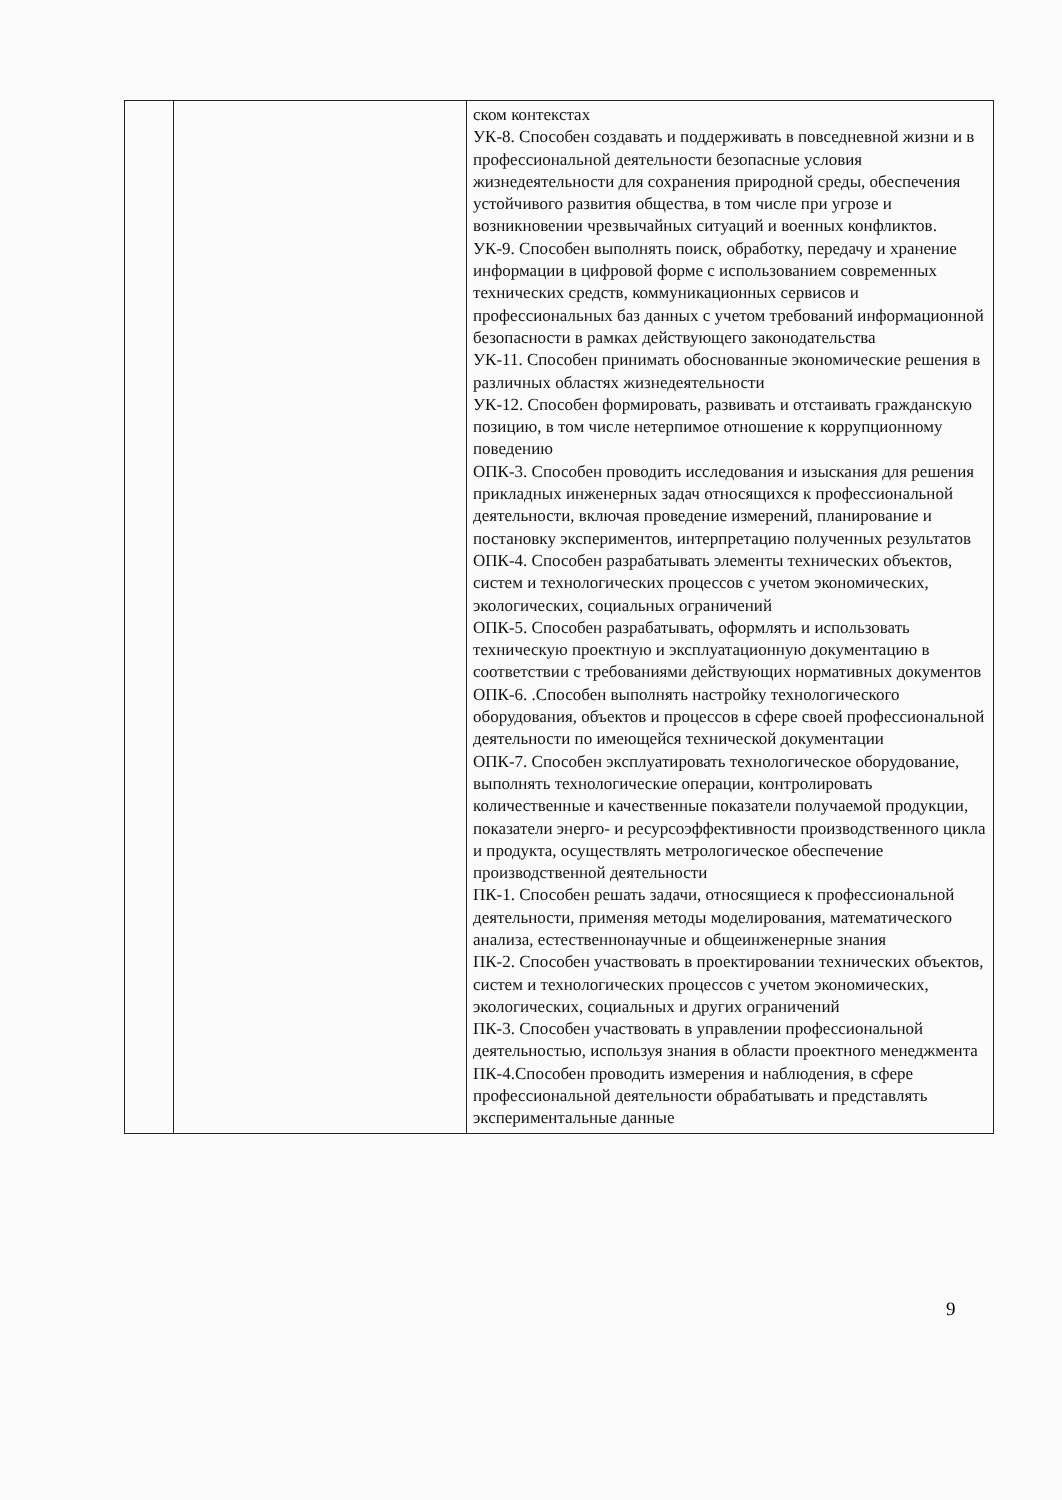| | | ском контекстах УК-8. Способен создавать и поддерживать в повседневной жизни и в профессиональной деятельности безопасные условия жизнедеятельности для сохранения природной среды, обеспечения устойчивого развития общества, в том числе при угрозе и возникновении чрезвычайных ситуаций и военных конфликтов. УК-9. Способен выполнять поиск, обработку, передачу и хранение информации в цифровой форме с использованием современных технических средств, коммуникационных сервисов и профессиональных баз данных с учетом требований информационной безопасности в рамках действующего законодательства УК-11. Способен принимать обоснованные экономические решения в различных областях жизнедеятельности УК-12. Способен формировать, развивать и отстаивать гражданскую позицию, в том числе нетерпимое отношение к коррупционному поведению ОПК-3. Способен проводить исследования и изыскания для решения прикладных инженерных задач относящихся к профессиональной деятельности, включая проведение измерений, планирование и постановку экспериментов, интерпретацию полученных результатов ОПК-4. Способен разрабатывать элементы технических объектов, систем и технологических процессов с учетом экономических, экологических, социальных ограничений ОПК-5. Способен разрабатывать, оформлять и использовать техническую проектную и эксплуатационную документацию в соответствии с требованиями действующих нормативных документов ОПК-6. .Способен выполнять настройку технологического оборудования, объектов и процессов в сфере своей профессиональной деятельности по имеющейся технической документации ОПК-7. Способен эксплуатировать технологическое оборудование, выполнять технологические операции, контролировать количественные и качественные показатели получаемой продукции, показатели энерго- и ресурсоэффективности производственного цикла и продукта, осуществлять метрологическое обеспечение производственной деятельности ПК-1. Способен решать задачи, относящиеся к профессиональной деятельности, применяя методы моделирования, математического анализа, естественнонаучные и общеинженерные знания ПК-2. Способен участвовать в проектировании технических объектов, систем и технологических процессов с учетом экономических, экологических, социальных и других ограничений ПК-3. Способен участвовать в управлении профессиональной деятельностью, используя знания в области проектного менеджмента ПК-4.Способен проводить измерения и наблюдения, в сфере профессиональной деятельности обрабатывать и представлять экспериментальные данные |
9